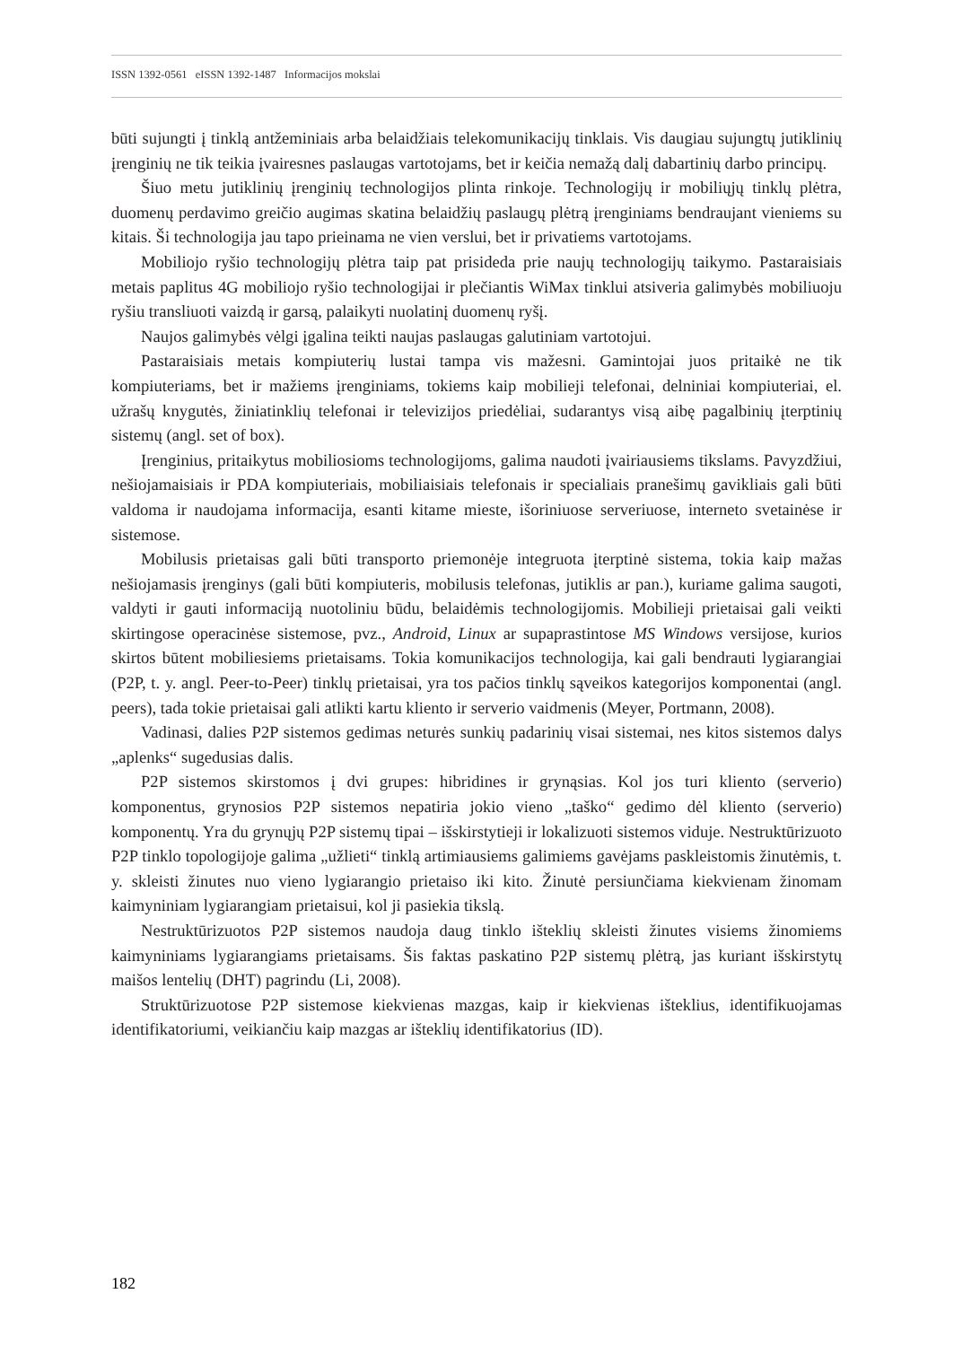ISSN 1392-0561 eISSN 1392-1487 Informacijos mokslai
būti sujungti į tinklą antžeminiais arba belaidžiais telekomunikacijų tinklais. Vis daugiau sujungtų jutiklinių įrenginių ne tik teikia įvairesnes paslaugas vartotojams, bet ir keičia nemažą dalį dabartinių darbo principų.
Šiuo metu jutiklinių įrenginių technologijos plinta rinkoje. Technologijų ir mobiliųjų tinklų plėtra, duomenų perdavimo greičio augimas skatina belaidžių paslaugų plėtrą įrenginiams bendraujant vieniems su kitais. Ši technologija jau tapo prieinama ne vien verslui, bet ir privatiems vartotojams.
Mobiliojo ryšio technologijų plėtra taip pat prisideda prie naujų technologijų taikymo. Pastaraisiais metais paplitus 4G mobiliojo ryšio technologijai ir plečiantis WiMax tinklui atsiveria galimybės mobiliuoju ryšiu transliuoti vaizdą ir garsą, palaikyti nuolatinį duomenų ryšį.
Naujos galimybės vėlgi įgalina teikti naujas paslaugas galutiniam vartotojui.
Pastaraisiais metais kompiuterių lustai tampa vis mažesni. Gamintojai juos pritaikė ne tik kompiuteriams, bet ir mažiems įrenginiams, tokiems kaip mobilieji telefonai, delniniai kompiuteriai, el. užrašų knygutės, žiniatinklių telefonai ir televizijos priedėliai, sudarantys visą aibę pagalbinių įterptinių sistemų (angl. set of box).
Įrenginius, pritaikytus mobiliosioms technologijoms, galima naudoti įvairiausiems tikslams. Pavyzdžiui, nešiojamaisiais ir PDA kompiuteriais, mobiliaisiais telefonais ir specialiais pranešimų gavikliais gali būti valdoma ir naudojama informacija, esanti kitame mieste, išoriniuose serveriuose, interneto svetainėse ir sistemose.
Mobilusis prietaisas gali būti transporto priemonėje integruota įterptinė sistema, tokia kaip mažas nešiojamasis įrenginys (gali būti kompiuteris, mobilusis telefonas, jutiklis ar pan.), kuriame galima saugoti, valdyti ir gauti informaciją nuotoliniu būdu, belaidėmis technologijomis. Mobilieji prietaisai gali veikti skirtingose operacinėse sistemose, pvz., Android, Linux ar supaprastintose MS Windows versijose, kurios skirtos būtent mobiliesiems prietaisams. Tokia komunikacijos technologija, kai gali bendrauti lygiarangiai (P2P, t. y. angl. Peer-to-Peer) tinklų prietaisai, yra tos pačios tinklų sąveikos kategorijos komponentai (angl. peers), tada tokie prietaisai gali atlikti kartu kliento ir serverio vaidmenis (Meyer, Portmann, 2008).
Vadinasi, dalies P2P sistemos gedimas neturės sunkių padarinių visai sistemai, nes kitos sistemos dalys „aplenks“ sugedusias dalis.
P2P sistemos skirstomos į dvi grupes: hibridines ir grynąsias. Kol jos turi kliento (serverio) komponentus, grynosios P2P sistemos nepatiria jokio vieno „taško“ gedimo dėl kliento (serverio) komponentų. Yra du grynųjų P2P sistemų tipai – išskirstytieji ir lokalizuoti sistemos viduje. Nestruktūrizuoto P2P tinklo topologijoje galima „užlieti“ tinklą artimiausiems galimiems gavėjams paskleistomis žinutėmis, t. y. skleisti žinutes nuo vieno lygiarangio prietaiso iki kito. Žinutė persiunčiama kiekvienam žinomam kaimyniniam lygiarangiam prietaisui, kol ji pasiekia tikslą.
Nestruktūrizuotos P2P sistemos naudoja daug tinklo išteklių skleisti žinutes visiems žinomiems kaimyniniams lygiarangiams prietaisams. Šis faktas paskatino P2P sistemų plėtrą, jas kuriant išskirstytų maišos lentelių (DHT) pagrindu (Li, 2008).
Struktūrizuotose P2P sistemose kiekvienas mazgas, kaip ir kiekvienas išteklius, identifikuojamas identifikatoriumi, veikiančiu kaip mazgas ar išteklių identifikatorius (ID).
182